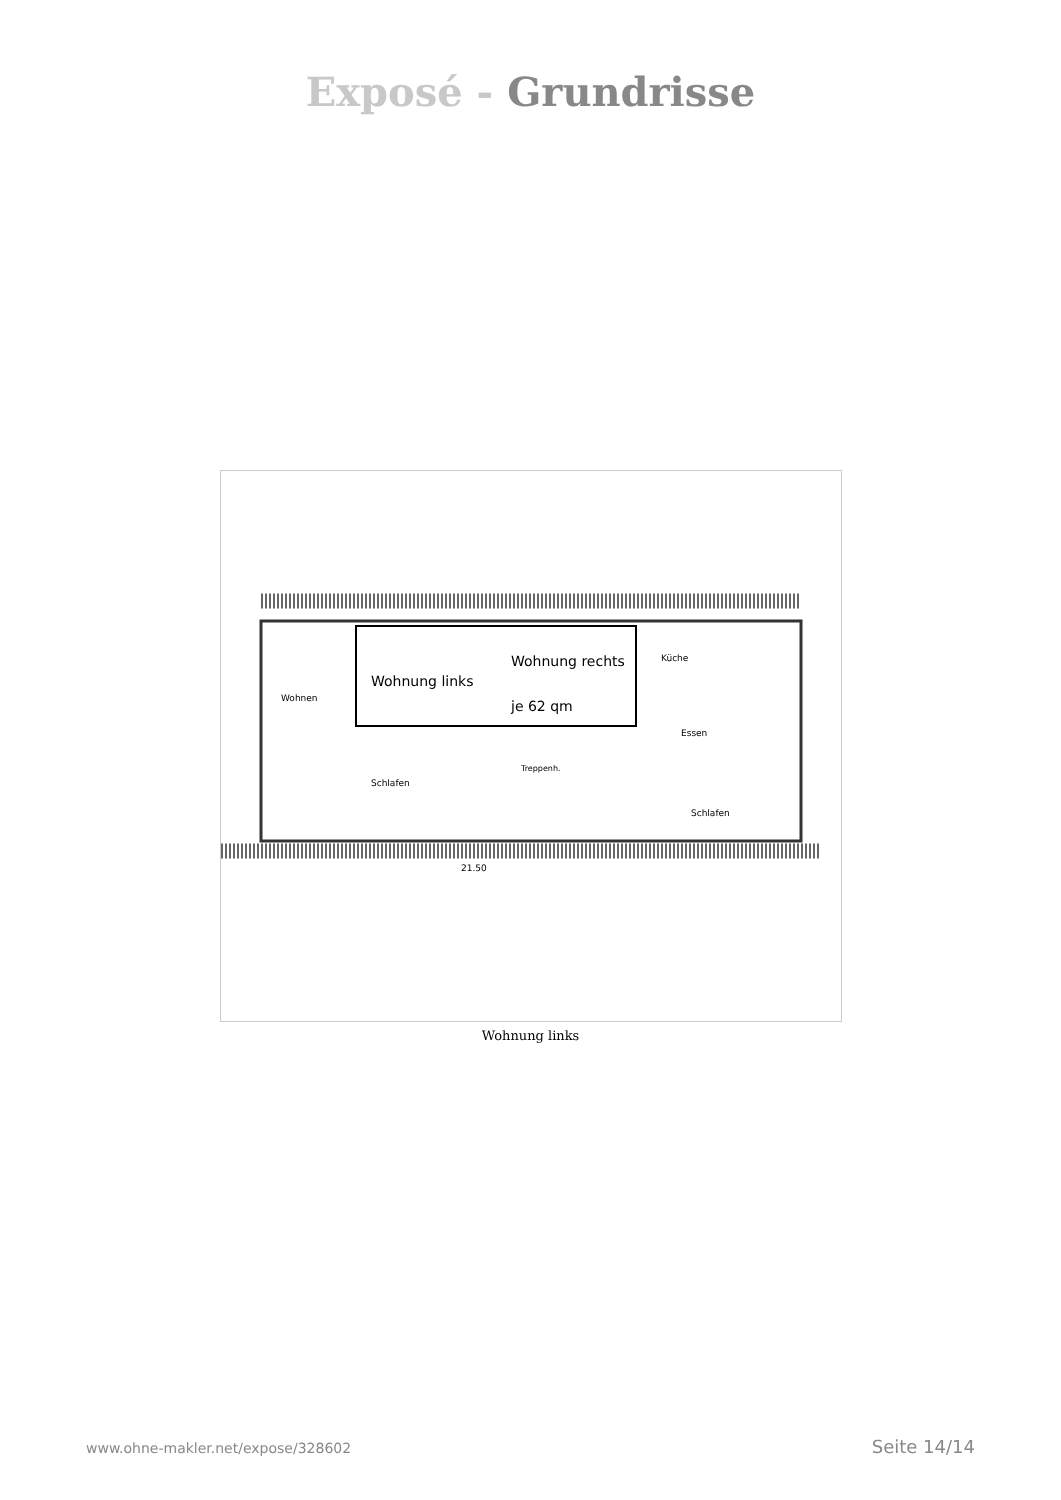Exposé - Grundrisse
Wohnung links
Wohnung rechts
je 62 qm
Wohnen
Küche
Essen
Schlafen
Schlafen
Treppenh.
21.50
Wohnung links
www.ohne-makler.net/expose/328602 Seite 14/14